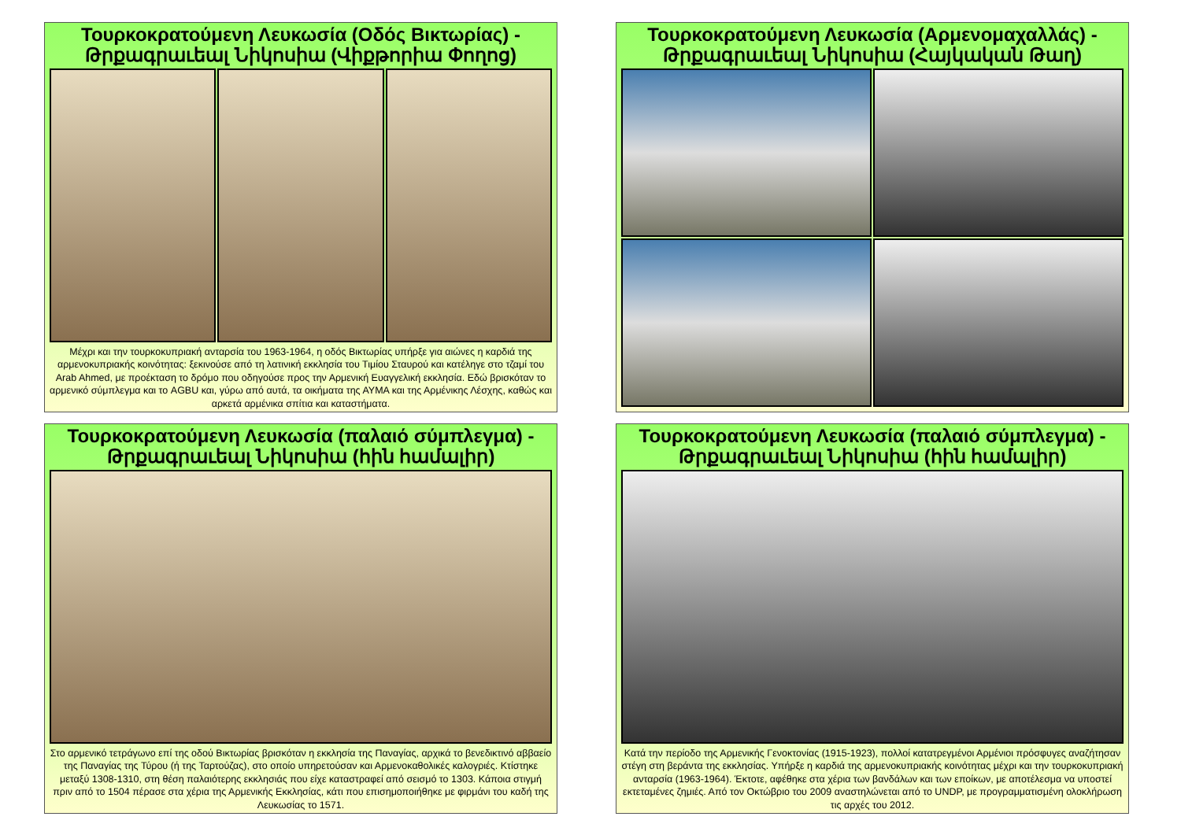Τουρκοκρατούμενη Λευκωσία (Οδός Βικτωρίας) - Թրքագրաւեալ Նիկոսիա (Վիքթորիա Փողոց)
Μέχρι και την τουρκοκυπριακή ανταρσία του 1963-1964, η οδός Βικτωρίας υπήρξε για αιώνες η καρδιά της αρμενοκυπριακής κοινότητας: ξεκινούσε από τη λατινική εκκλησία του Τιμίου Σταυρού και κατέληγε στο τζαμί του Arab Ahmed, με προέκταση το δρόμο που οδηγούσε προς την Αρμενική Ευαγγελική εκκλησία. Εδώ βρισκόταν το αρμενικό σύμπλεγμα και το AGBU και, γύρω από αυτά, τα οικήματα της ΑΥΜΑ και της Αρμένικης Λέσχης, καθώς και αρκετά αρμένικα σπίτια και καταστήματα.
Τουρκοκρατούμενη Λευκωσία (Αρμενομαχαλλάς) - Թրքագրաւեալ Նիկոսիա (Հայկական Թաղ)
Τουρκοκρατούμενη Λευκωσία (παλαιό σύμπλεγμα) - Թրքագրաւեալ Նիկոսիա (հին համալիր)
Στο αρμενικό τετράγωνο επί της οδού Βικτωρίας βρισκόταν η εκκλησία της Παναγίας, αρχικά το βενεδικτινό αββαείο της Παναγίας της Τύρου (ή της Ταρτούζας), στο οποίο υπηρετούσαν και Αρμενοκαθολικές καλογριές. Κτίστηκε μεταξύ 1308-1310, στη θέση παλαιότερης εκκλησιάς που είχε καταστραφεί από σεισμό το 1303. Κάποια στιγμή πριν από το 1504 πέρασε στα χέρια της Αρμενικής Εκκλησίας, κάτι που επισημοποιήθηκε με φιρμάνι του καδή της Λευκωσίας το 1571.
Τουρκοκρατούμενη Λευκωσία (παλαιό σύμπλεγμα) - Թրքագրաւեալ Նիկոսիա (հին համալիր)
Κατά την περίοδο της Αρμενικής Γενοκτονίας (1915-1923), πολλοί κατατρεγμένοι Αρμένιοι πρόσφυγες αναζήτησαν στέγη στη βεράντα της εκκλησίας. Υπήρξε η καρδιά της αρμενοκυπριακής κοινότητας μέχρι και την τουρκοκυπριακή ανταρσία (1963-1964). Έκτοτε, αφέθηκε στα χέρια των βανδάλων και των εποίκων, με αποτέλεσμα να υποστεί εκτεταμένες ζημιές. Από τον Οκτώβριο του 2009 αναστηλώνεται από το UNDP, με προγραμματισμένη ολοκλήρωση τις αρχές του 2012.